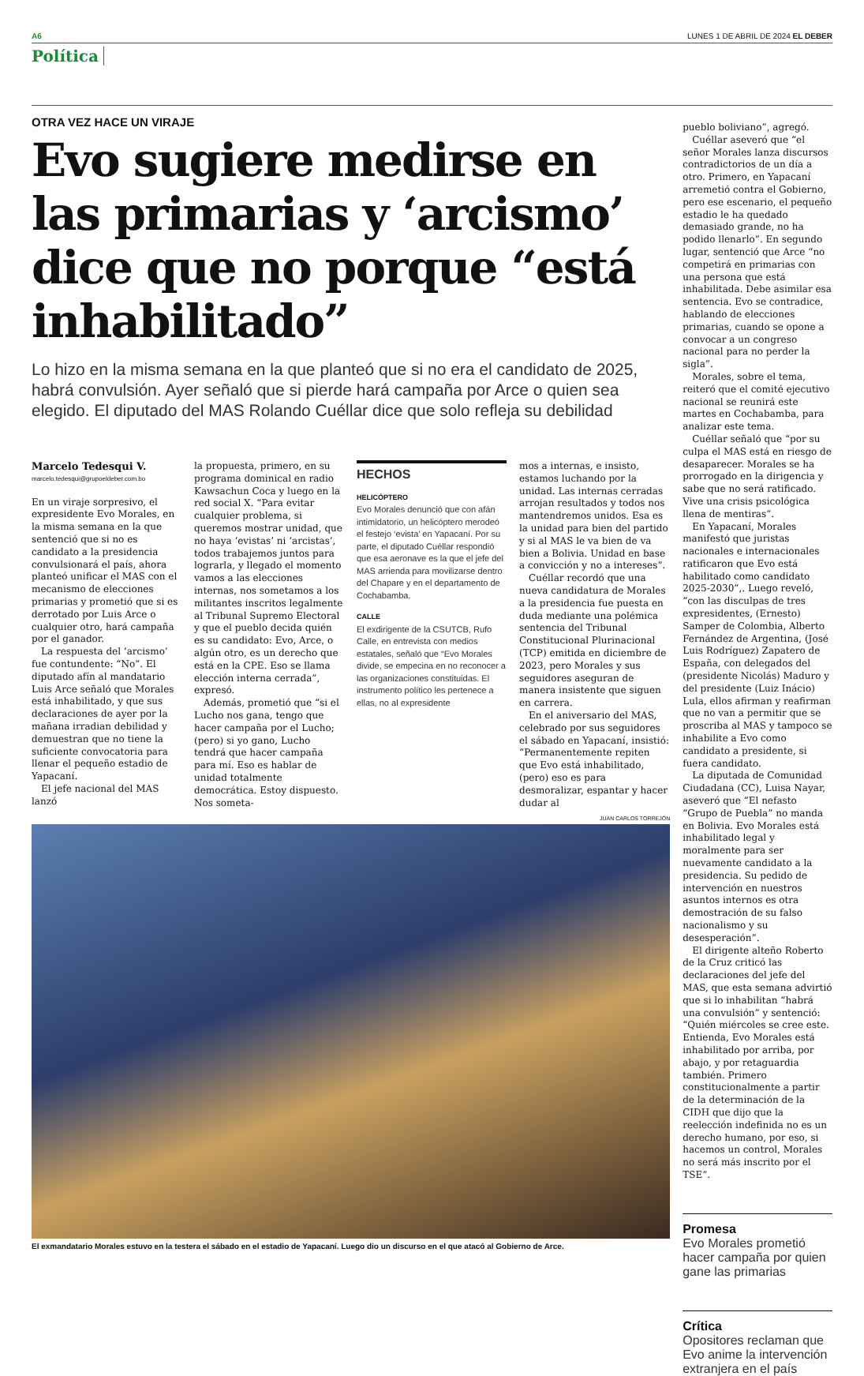A6 LUNES 1 DE ABRIL DE 2024 EL DEBER
Política
OTRA VEZ HACE UN VIRAJE
Evo sugiere medirse en las primarias y ‘arcismo’ dice que no porque “está inhabilitado”
Lo hizo en la misma semana en la que planteó que si no era el candidato de 2025, habrá convulsión. Ayer señaló que si pierde hará campaña por Arce o quien sea elegido. El diputado del MAS Rolando Cuéllar dice que solo refleja su debilidad
Marcelo Tedesqui V.
marcelo.tedesqui@grupoeldeber.com.bo
En un viraje sorpresivo, el expresidente Evo Morales, en la misma semana en la que sentenció que si no es candidato a la presidencia convulsionará el país, ahora planteó unificar el MAS con el mecanismo de elecciones primarias y prometió que si es derrotado por Luis Arce o cualquier otro, hará campaña por el ganador.
La respuesta del ‘arcismo’ fue contundente: “No”. El diputado afín al mandatario Luis Arce señaló que Morales está inhabilitado, y que sus declaraciones de ayer por la mañana irradian debilidad y demuestran que no tiene la suficiente convocatoria para llenar el pequeño estadio de Yapacaní.
El jefe nacional del MAS lanzó
la propuesta, primero, en su programa dominical en radio Kawsachun Coca y luego en la red social X. “Para evitar cualquier problema, si queremos mostrar unidad, que no haya ‘evistas’ ni ‘arcistas’, todos trabajemos juntos para lograrla, y llegado el momento vamos a las elecciones internas, nos sometamos a los militantes inscritos legalmente al Tribunal Supremo Electoral y que el pueblo decida quién es su candidato: Evo, Arce, o algún otro, es un derecho que está en la CPE. Eso se llama elección interna cerrada”, expresó.
Además, prometió que “si el Lucho nos gana, tengo que hacer campaña por el Lucho; (pero) si yo gano, Lucho tendrá que hacer campaña para mí. Eso es hablar de unidad totalmente democrática. Estoy dispuesto. Nos someta-
HECHOS
HELICÓPTERO
Evo Morales denunció que con afán intimidatorio, un helicóptero merodeó el festejo ‘evista’ en Yapacaní. Por su parte, el diputado Cuéllar respondió que esa aeronave es la que el jefe del MAS arrienda para movilizarse dentro del Chapare y en el departamento de Cochabamba.
CALLE
El exdirigente de la CSUTCB, Rufo Calle, en entrevista con medios estatales, señaló que “Evo Morales divide, se empecina en no reconocer a las organizaciones constituidas. El instrumento político les pertenece a ellas, no al expresidente
mos a internas, e insisto, estamos luchando por la unidad. Las internas cerradas arrojan resultados y todos nos mantendremos unidos. Esa es la unidad para bien del partido y si al MAS le va bien de va bien a Bolivia. Unidad en base a convicción y no a intereses”.
Cuéllar recordó que una nueva candidatura de Morales a la presidencia fue puesta en duda mediante una polémica sentencia del Tribunal Constitucional Plurinacional (TCP) emitida en diciembre de 2023, pero Morales y sus seguidores aseguran de manera insistente que siguen en carrera.
En el aniversario del MAS, celebrado por sus seguidores el sábado en Yapacaní, insistió: “Permanentemente repiten que Evo está inhabilitado, (pero) eso es para desmoralizar, espantar y hacer dudar al
JUAN CARLOS TORREJÓN
El exmandatario Morales estuvo en la testera el sábado en el estadio de Yapacaní. Luego dio un discurso en el que atacó al Gobierno de Arce.
pueblo boliviano”, agregó.
Cuéllar aseveró que “el señor Morales lanza discursos contradictorios de un día a otro. Primero, en Yapacaní arremetió contra el Gobierno, pero ese escenario, el pequeño estadio le ha quedado demasiado grande, no ha podido llenarlo”. En segundo lugar, sentenció que Arce “no competirá en primarias con una persona que está inhabilitada. Debe asimilar esa sentencia. Evo se contradice, hablando de elecciones primarias, cuando se opone a convocar a un congreso nacional para no perder la sigla”.
Morales, sobre el tema, reiteró que el comité ejecutivo nacional se reunirá este martes en Cochabamba, para analizar este tema.
Cuéllar señaló que “por su culpa el MAS está en riesgo de desaparecer. Morales se ha prorrogado en la dirigencia y sabe que no será ratificado. Vive una crisis psicológica llena de mentiras”.
En Yapacaní, Morales manifestó que juristas nacionales e internacionales ratificaron que Evo está habilitado como candidato 2025-2030”,. Luego reveló, “con las disculpas de tres expresidentes, (Ernesto) Samper de Colombia, Alberto Fernández de Argentina, (José Luis Rodríguez) Zapatero de España, con delegados del (presidente Nicolás) Maduro y del presidente (Luiz Inácio) Lula, ellos afirman y reafirman que no van a permitir que se proscriba al MAS y tampoco se inhabilite a Evo como candidato a presidente, si fuera candidato.
La diputada de Comunidad Ciudadana (CC), Luisa Nayar, aseveró que “El nefasto “Grupo de Puebla” no manda en Bolivia. Evo Morales está inhabilitado legal y moralmente para ser nuevamente candidato a la presidencia. Su pedido de intervención en nuestros asuntos internos es otra demostración de su falso nacionalismo y su desesperación”.
El dirigente alteño Roberto de la Cruz criticó las declaraciones del jefe del MAS, que esta semana advirtió que si lo inhabilitan “habrá una convulsión” y sentenció: “Quién miércoles se cree este. Entienda, Evo Morales está inhabilitado por arriba, por abajo, y por retaguardia también. Primero constitucionalmente a partir de la determinación de la CIDH que dijo que la reelección indefinida no es un derecho humano, por eso, si hacemos un control, Morales no será más inscrito por el TSE”.
Promesa
Evo Morales prometió hacer campaña por quien gane las primarias
Crítica
Opositores reclaman que Evo anime la intervención extranjera en el país